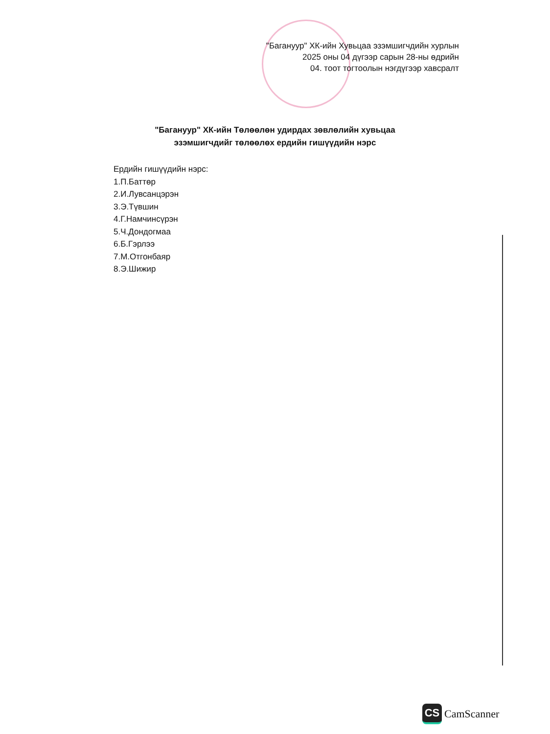"Багануур" ХК-ийн Хувьцаа эзэмшигчдийн хурлын
2025 оны 04 дүгээр сарын 28-ны өдрийн
04. тоот тогтоолын нэгдүгээр хавсралт
"Багануур" ХК-ийн Төлөөлөн удирдах зөвлөлийн хувьцаа
эзэмшигчдийг төлөөлөх ердийн гишүүдийн нэрс
Ердийн гишүүдийн нэрс:
1.П.Баттөр
2.И.Лувсанцэрэн
3.Э.Түвшин
4.Г.Намчинсүрэн
5.Ч.Дондогмаа
6.Б.Гэрлээ
7.М.Отгонбаяр
8.Э.Шижир
CS CamScanner